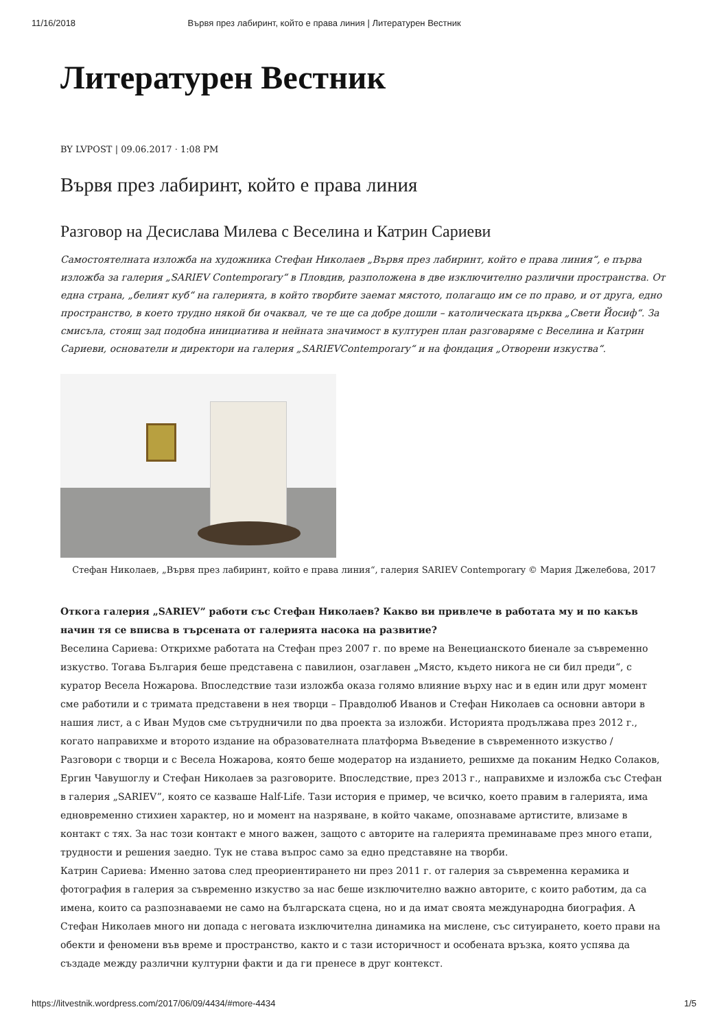11/16/2018 Вървя през лабиринт, който е права линия | Литературен Вестник
Литературен Вестник
BY LVPOST | 09.06.2017 · 1:08 PM
Вървя през лабиринт, който е права линия
Разговор на Десислава Милева с Веселина и Катрин Сариеви
Самостоятелната изложба на художника Стефан Николаев „Вървя през лабиринт, който е права линия“, е първа изложба за галерия „SARIEV Contemporary“ в Пловдив, разположена в две изключително различни пространства. От една страна, „белият куб“ на галерията, в който творбите заемат мястото, полагащо им се по право, и от друга, едно пространство, в което трудно някой би очаквал, че те ще са добре дошли – католическата църква „Свети Йосиф“. За смисъла, стоящ зад подобна инициатива и нейната значимост в културен план разговаряме с Веселина и Катрин Сариеви, основатели и директори на галерия „SARIEVContemporary“ и на фондация „Отворени изкуства“.
Стефан Николаев, „Вървя през лабиринт, който е права линия“, галерия SARIEV Contemporary © Мария Джелебова, 2017
Откога галерия „SARIEV” работи със Стефан Николаев? Какво ви привлече в работата му и по какъв начин тя се вписва в търсената от галерията насока на развитие?
Веселина Сариева: Открихме работата на Стефан през 2007 г. по време на Венецианското биенале за съвременно изкуство. Тогава България беше представена с павилион, озаглавен „Място, където никога не си бил преди“, с куратор Весела Ножарова. Впоследствие тази изложба оказа голямо влияние върху нас и в един или друг момент сме работили и с тримата представени в нея творци – Правдолюб Иванов и Стефан Николаев са основни автори в нашия лист, а с Иван Мудов сме сътрудничили по два проекта за изложби. Историята продължава през 2012 г., когато направихме и второто издание на образователната платформа Въведение в съвременното изкуство / Разговори с творци и с Весела Ножарова, която беше модератор на изданието, решихме да поканим Недко Солаков, Ергин Чавушоглу и Стефан Николаев за разговорите. Впоследствие, през 2013 г., направихме и изложба със Стефан в галерия „SARIEV”, която се казваше Half-Life. Тази история е пример, че всичко, което правим в галерията, има едновременно стихиен характер, но и момент на назряване, в който чакаме, опознаваме артистите, влизаме в контакт с тях. За нас този контакт е много важен, защото с авторите на галерията преминаваме през много етапи, трудности и решения заедно. Тук не става въпрос само за едно представяне на творби.
Катрин Сариева: Именно затова след преориентирането ни през 2011 г. от галерия за съвременна керамика и фотография в галерия за съвременно изкуство за нас беше изключително важно авторите, с които работим, да са имена, които са разпознаваеми не само на българската сцена, но и да имат своята международна биография. А Стефан Николаев много ни допада с неговата изключителна динамика на мислене, със ситуирането, което прави на обекти и феномени във време и пространство, както и с тази историчност и особената връзка, която успява да създаде между различни културни факти и да ги пренесе в друг контекст.
https://litvestnik.wordpress.com/2017/06/09/4434/#more-4434 1/5